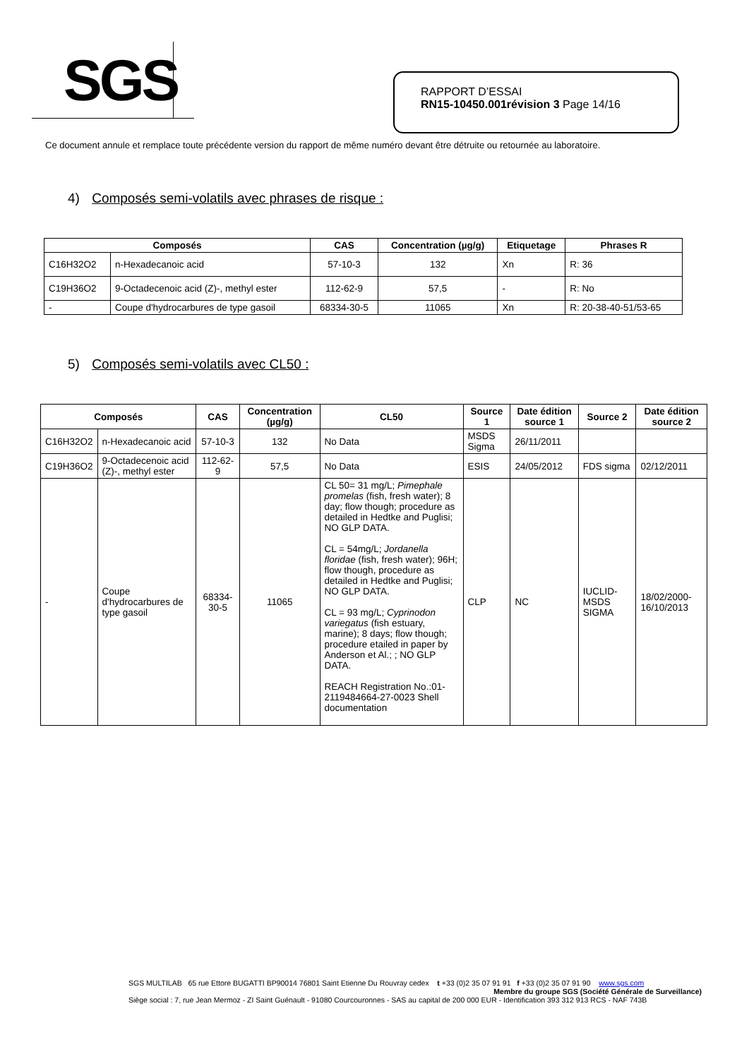SGS
RAPPORT D’ESSAI
RN15-10450.001révision 3 Page 14/16
Ce document annule et remplace toute précédente version du rapport de même numéro devant être détruite ou retournée au laboratoire.
4) Composés semi-volatils avec phrases de risque :
| Composés | | CAS | Concentration (µg/g) | Etiquetage | Phrases R |
| --- | --- | --- | --- | --- | --- |
| C16H32O2 | n-Hexadecanoic acid | 57-10-3 | 132 | Xn | R: 36 |
| C19H36O2 | 9-Octadecenoic acid (Z)-, methyl ester | 112-62-9 | 57,5 | - | R: No |
| - | Coupe d'hydrocarbures de type gasoil | 68334-30-5 | 11065 | Xn | R: 20-38-40-51/53-65 |
5) Composés semi-volatils avec CL50 :
| Composés | | CAS | Concentration (µg/g) | CL50 | Source 1 | Date édition source 1 | Source 2 | Date édition source 2 |
| --- | --- | --- | --- | --- | --- | --- | --- | --- |
| C16H32O2 | n-Hexadecanoic acid | 57-10-3 | 132 | No Data | MSDS Sigma | 26/11/2011 | | |
| C19H36O2 | 9-Octadecenoic acid (Z)-, methyl ester | 112-62-9 | 57,5 | No Data | ESIS | 24/05/2012 | FDS sigma | 02/12/2011 |
| - | Coupe d'hydrocarbures de type gasoil | 68334-30-5 | 11065 | CL 50= 31 mg/L; Pimephale promelas (fish, fresh water); 8 day; flow though; procedure as detailed in Hedtke and Puglisi; NO GLP DATA. CL = 54mg/L; Jordanella floridae (fish, fresh water); 96H; flow though, procedure as detailed in Hedtke and Puglisi; NO GLP DATA. CL = 93 mg/L; Cyprinodon variegatus (fish estuary, marine); 8 days; flow though; procedure etailed in paper by Anderson et Al.; ; NO GLP DATA. REACH Registration No.:01-2119484664-27-0023 Shell documentation | CLP | NC | IUCLID-MSDS SIGMA | 18/02/2000-16/10/2013 |
SGS MULTILAB 65 rue Ettore BUGATTI BP90014 76801 Saint Etienne Du Rouvray cedex t +33 (0)2 35 07 91 91 f +33 (0)2 35 07 91 90 www.sgs.com
Membre du groupe SGS (Société Générale de Surveillance)
Siège social : 7, rue Jean Mermoz - ZI Saint Guénault - 91080 Courcouronnes - SAS au capital de 200 000 EUR - Identification 393 312 913 RCS - NAF 743B